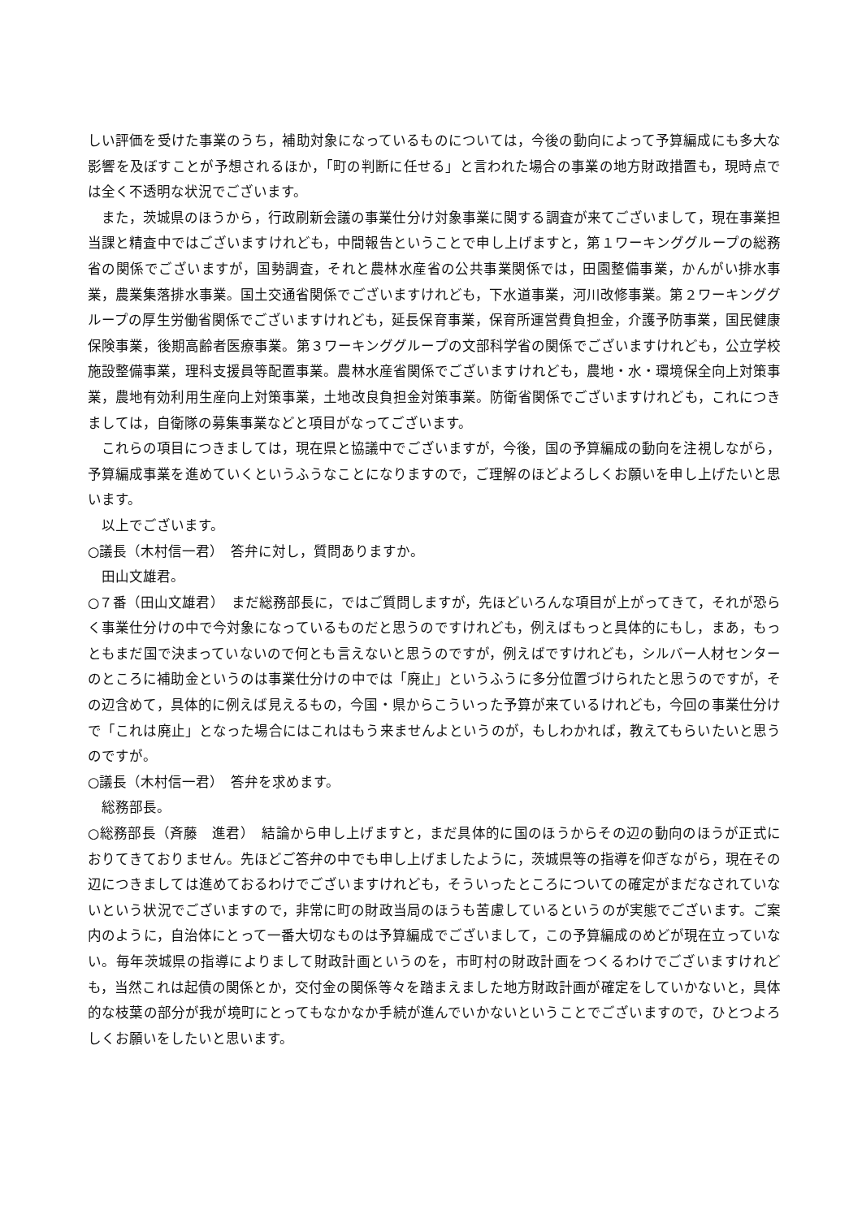しい評価を受けた事業のうち，補助対象になっているものについては，今後の動向によって予算編成にも多大な影響を及ぼすことが予想されるほか，「町の判断に任せる」と言われた場合の事業の地方財政措置も，現時点では全く不透明な状況でございます。
また，茨城県のほうから，行政刷新会議の事業仕分け対象事業に関する調査が来てございまして，現在事業担当課と精査中ではございますけれども，中間報告ということで申し上げますと，第１ワーキンググループの総務省の関係でございますが，国勢調査，それと農林水産省の公共事業関係では，田園整備事業，かんがい排水事業，農業集落排水事業。国土交通省関係でございますけれども，下水道事業，河川改修事業。第２ワーキンググループの厚生労働省関係でございますけれども，延長保育事業，保育所運営費負担金，介護予防事業，国民健康保険事業，後期高齢者医療事業。第３ワーキンググループの文部科学省の関係でございますけれども，公立学校施設整備事業，理科支援員等配置事業。農林水産省関係でございますけれども，農地・水・環境保全向上対策事業，農地有効利用生産向上対策事業，土地改良負担金対策事業。防衛省関係でございますけれども，これにつきましては，自衛隊の募集事業などと項目がなってございます。
これらの項目につきましては，現在県と協議中でございますが，今後，国の予算編成の動向を注視しながら，予算編成事業を進めていくというふうなことになりますので，ご理解のほどよろしくお願いを申し上げたいと思います。
以上でございます。
○議長（木村信一君）　答弁に対し，質問ありますか。
田山文雄君。
○７番（田山文雄君）　まだ総務部長に，ではご質問しますが，先ほどいろんな項目が上がってきて，それが恐らく事業仕分けの中で今対象になっているものだと思うのですけれども，例えばもっと具体的にもし，まあ，もっともまだ国で決まっていないので何とも言えないと思うのですが，例えばですけれども，シルバー人材センターのところに補助金というのは事業仕分けの中では「廃止」というふうに多分位置づけられたと思うのですが，その辺含めて，具体的に例えば見えるもの，今国・県からこういった予算が来ているけれども，今回の事業仕分けで「これは廃止」となった場合にはこれはもう来ませんよというのが，もしわかれば，教えてもらいたいと思うのですが。
○議長（木村信一君）　答弁を求めます。
総務部長。
○総務部長（斉藤　進君）　結論から申し上げますと，まだ具体的に国のほうからその辺の動向のほうが正式におりてきておりません。先ほどご答弁の中でも申し上げましたように，茨城県等の指導を仰ぎながら，現在その辺につきましては進めておるわけでございますけれども，そういったところについての確定がまだなされていないという状況でございますので，非常に町の財政当局のほうも苦慮しているというのが実態でございます。ご案内のように，自治体にとって一番大切なものは予算編成でございまして，この予算編成のめどが現在立っていない。毎年茨城県の指導によりまして財政計画というのを，市町村の財政計画をつくるわけでございますけれども，当然これは起債の関係とか，交付金の関係等々を踏まえました地方財政計画が確定をしていかないと，具体的な枝葉の部分が我が境町にとってもなかなか手続が進んでいかないということでございますので，ひとつよろしくお願いをしたいと思います。